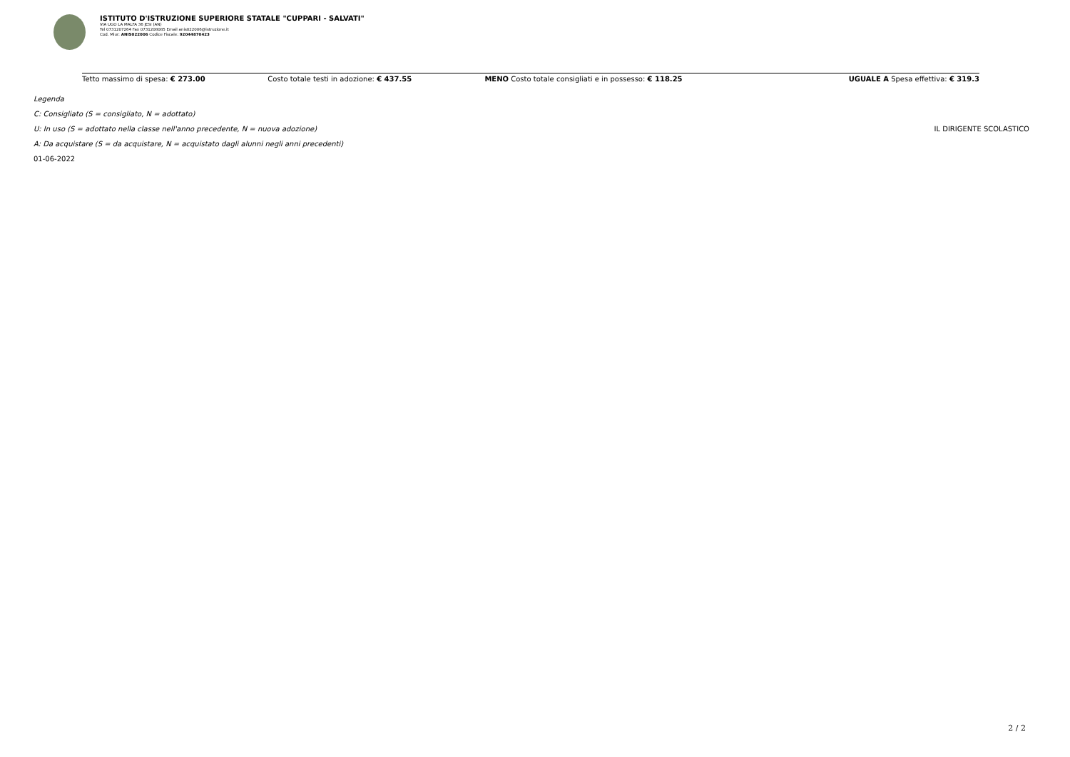ISTITUTO D'ISTRUZIONE SUPERIORE STATALE "CUPPARI - SALVATI"
VIA UGO LA MALFA 36 JESI (AN)
Tel 0731207264 Fax 0731208085 Email anis022006@istruzione.it
Cod. Miur: ANIS022006 Codice Fiscale: 92044870423
| Tetto massimo di spesa: € 273.00 | Costo totale testi in adozione: € 437.55 | MENO Costo totale consigliati e in possesso: € 118.25 | UGUALE A Spesa effettiva: € 319.3 |
Legenda
C: Consigliato (S = consigliato, N = adottato)
U: In uso (S = adottato nella classe nell'anno precedente, N = nuova adozione) IL DIRIGENTE SCOLASTICO
A: Da acquistare (S = da acquistare, N = acquistato dagli alunni negli anni precedenti)
01-06-2022
2 / 2